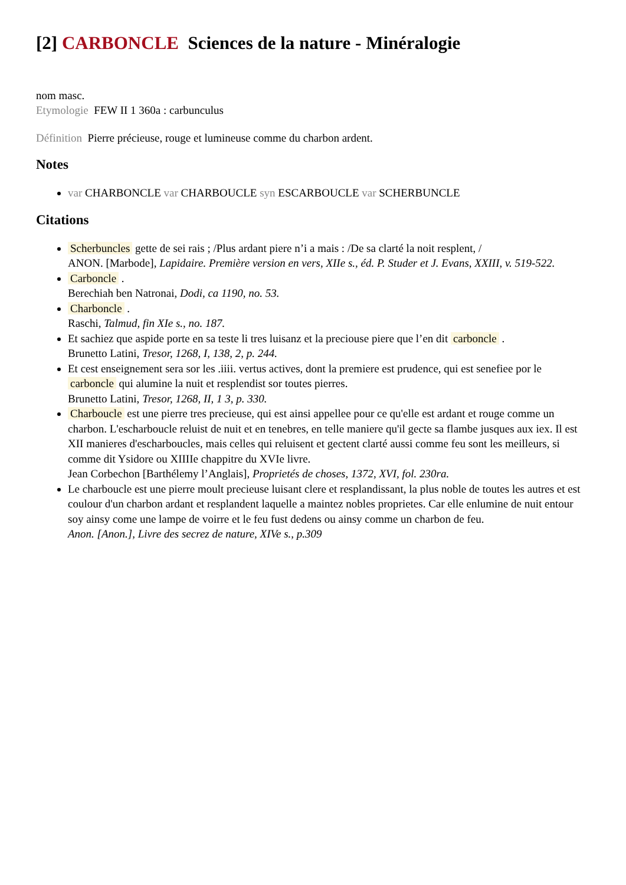[2] CARBONCLE Sciences de la nature - Minéralogie
nom masc.
Etymologie FEW II 1 360a : carbunculus
Définition Pierre précieuse, rouge et lumineuse comme du charbon ardent.
Notes
var CHARBONCLE var CHARBOUCLE syn ESCARBOUCLE var SCHERBUNCLE
Citations
Scherbuncles gette de sei rais ; /Plus ardant piere n’i a mais : /De sa clarté la noit resplent, /
ANON. [Marbode], Lapidaire. Première version en vers, XIIe s., éd. P. Studer et J. Evans, XXIII, v. 519-522.
Carboncle .
Berechiah ben Natronai, Dodi, ca 1190, no. 53.
Charboncle .
Raschi, Talmud, fin XIe s., no. 187.
Et sachiez que aspide porte en sa teste li tres luisanz et la preciouse piere que l’en dit carboncle .
Brunetto Latini, Tresor, 1268, I, 138, 2, p. 244.
Et cest enseignement sera sor les .iiii. vertus actives, dont la premiere est prudence, qui est senefiee por le carboncle qui alumine la nuit et resplendist sor toutes pierres.
Brunetto Latini, Tresor, 1268, II, 1 3, p. 330.
Charboucle est une pierre tres precieuse, qui est ainsi appellee pour ce qu'elle est ardant et rouge comme un charbon. L'escharboucle reluist de nuit et en tenebres, en telle maniere qu'il gecte sa flambe jusques aux iex. Il est XII manieres d'escharboucles, mais celles qui reluisent et gectent clarté aussi comme feu sont les meilleurs, si comme dit Ysidore ou XIIIIe chappitre du XVIe livre.
Jean Corbechon [Barthélemy l’Anglais], Proprietés de choses, 1372, XVI, fol. 230ra.
Le charboucle est une pierre moult precieuse luisant clere et resplandissant, la plus noble de toutes les autres et est coulour d'un charbon ardant et resplandent laquelle a maintez nobles proprietes. Car elle enlumine de nuit entour soy ainsy come une lampe de voirre et le feu fust dedens ou ainsy comme un charbon de feu.
Anon. [Anon.], Livre des secrez de nature, XIVe s., p.309